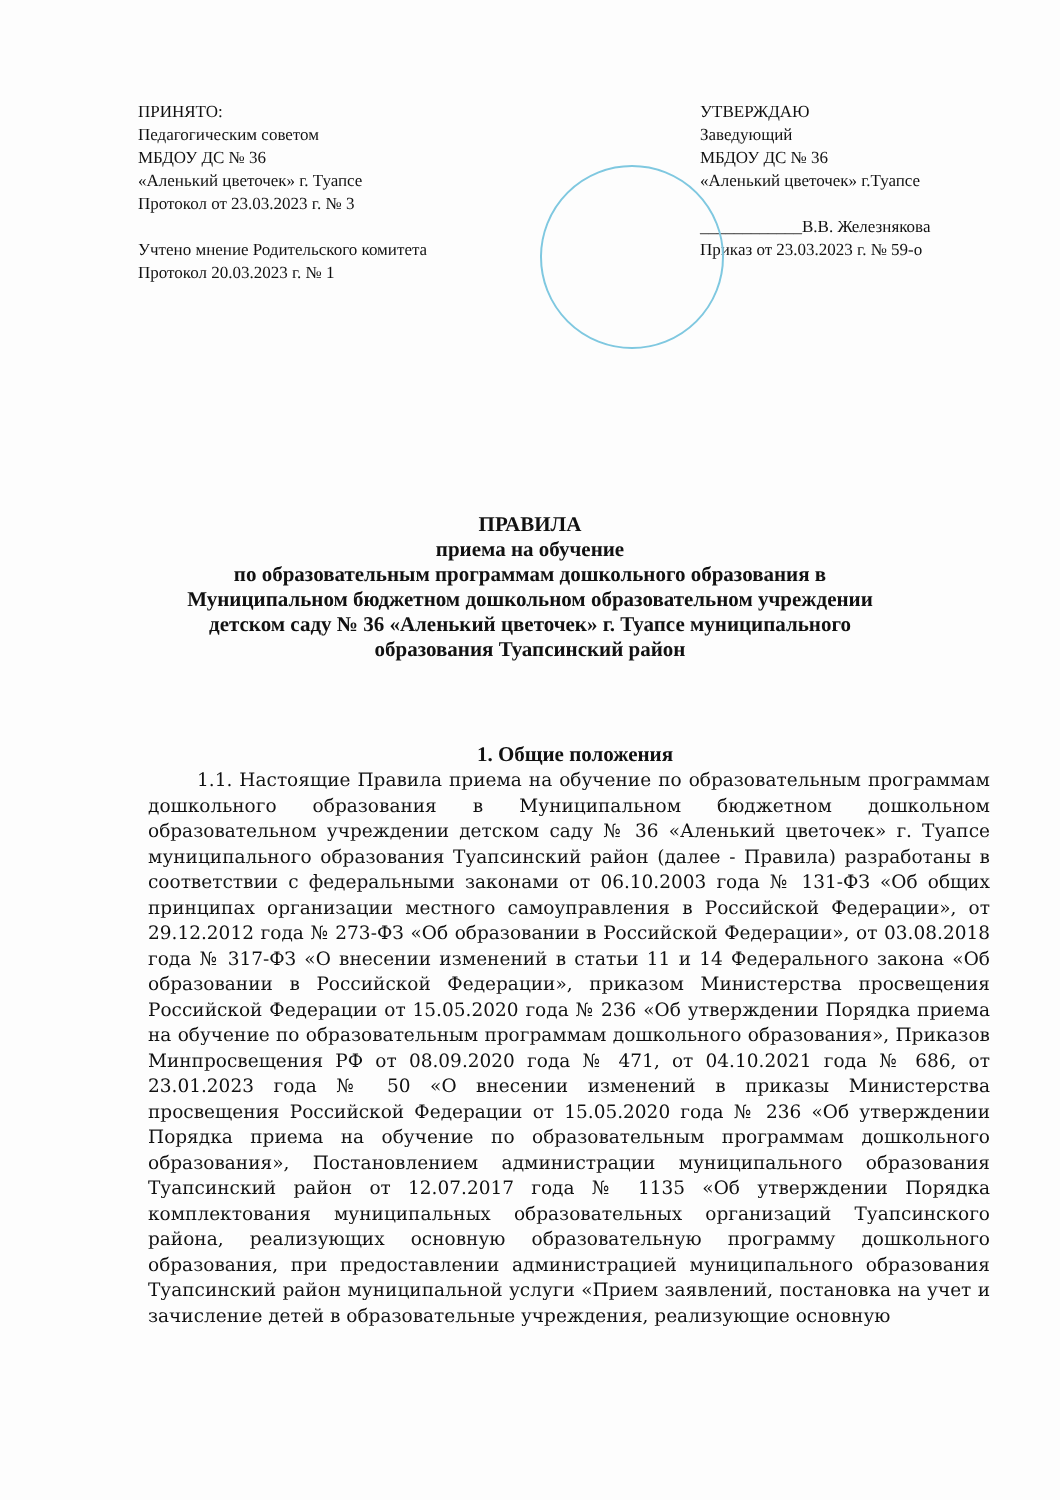ПРИНЯТО:
Педагогическим советом
МБДОУ ДС № 36
«Аленький цветочек» г. Туапсе
Протокол от 23.03.2023 г. № 3
Учтено мнение Родительского комитета
Протокол 20.03.2023 г. № 1
УТВЕРЖДАЮ
Заведующий
МБДОУ ДС № 36
«Аленький цветочек» г.Туапсе
____________В.В. Железнякова
Приказ от 23.03.2023 г. № 59-о
ПРАВИЛА
приема на обучение
по образовательным программам дошкольного образования в
Муниципальном бюджетном дошкольном образовательном учреждении
детском саду № 36 «Аленький цветочек» г. Туапсе муниципального
образования Туапсинский район
1. Общие положения
1.1. Настоящие Правила приема на обучение по образовательным программам дошкольного образования в Муниципальном бюджетном дошкольном образовательном учреждении детском саду № 36 «Аленький цветочек» г. Туапсе муниципального образования Туапсинский район (далее - Правила) разработаны в соответствии с федеральными законами от 06.10.2003 года № 131-ФЗ «Об общих принципах организации местного самоуправления в Российской Федерации», от 29.12.2012 года № 273-ФЗ «Об образовании в Российской Федерации», от 03.08.2018 года № 317-ФЗ «О внесении изменений в статьи 11 и 14 Федерального закона «Об образовании в Российской Федерации», приказом Министерства просвещения Российской Федерации от 15.05.2020 года № 236 «Об утверждении Порядка приема на обучение по образовательным программам дошкольного образования», Приказов Минпросвещения РФ от 08.09.2020 года № 471, от 04.10.2021 года № 686, от 23.01.2023 года № 50 «О внесении изменений в приказы Министерства просвещения Российской Федерации от 15.05.2020 года № 236 «Об утверждении Порядка приема на обучение по образовательным программам дошкольного образования», Постановлением администрации муниципального образования Туапсинский район от 12.07.2017 года № 1135 «Об утверждении Порядка комплектования муниципальных образовательных организаций Туапсинского района, реализующих основную образовательную программу дошкольного образования, при предоставлении администрацией муниципального образования Туапсинский район муниципальной услуги «Прием заявлений, постановка на учет и зачисление детей в образовательные учреждения, реализующие основную